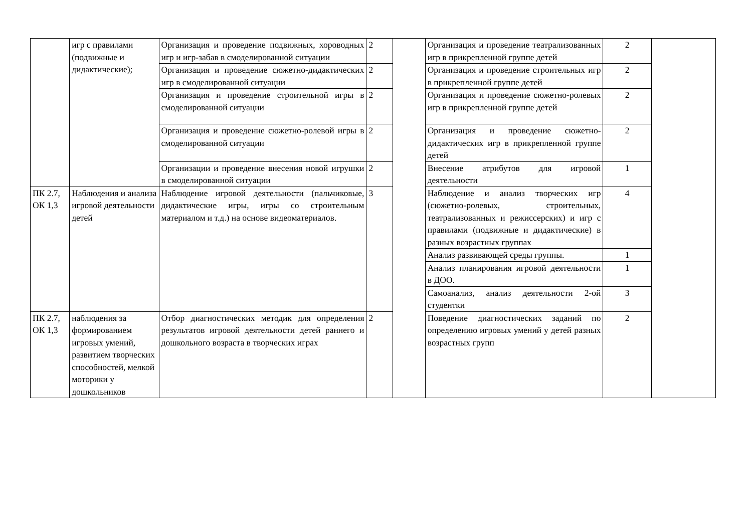| | игр с правилами (подвижные и дидактические); | Организация и проведение подвижных, хороводных игр и игр-забав в смоделированной ситуации | 2 | | Организация и проведение театрализованных игр в прикрепленной группе детей | 2 | |
| | | Организация и проведение сюжетно-дидактических игр в смоделированной ситуации | 2 | | Организация и проведение строительных игр в прикрепленной группе детей | 2 | |
| | | Организация и проведение строительной игры в смоделированной ситуации | 2 | | Организация и проведение сюжетно-ролевых игр в прикрепленной группе детей | 2 | |
| | | Организация и проведение сюжетно-ролевой игры в смоделированной ситуации | 2 | | Организация и проведение сюжетно-дидактических игр в прикрепленной группе детей | 2 | |
| | | Организации и проведение внесения новой игрушки в смоделированной ситуации | 2 | | Внесение атрибутов для игровой деятельности | 1 | |
| ПК 2.7, ОК 1,3 | Наблюдения и анализа игровой деятельности детей | Наблюдение игровой деятельности (пальчиковые, дидактические игры, игры со строительным материалом и т.д.) на основе видеоматериалов. | 3 | | Наблюдение и анализ творческих игр (сюжетно-ролевых, строительных, театрализованных и режиссерских) и игр с правилами (подвижные и дидактические) в разных возрастных группах | 4 | |
| | | | | | Анализ развивающей среды группы. | 1 | |
| | | | | | Анализ планирования игровой деятельности в ДОО. | 1 | |
| | | | | | Самоанализ, анализ деятельности 2-ой студентки | 3 | |
| ПК 2.7, ОК 1,3 | наблюдения за формированием игровых умений, развитием творческих способностей, мелкой моторики у дошкольников | Отбор диагностических методик для определения результатов игровой деятельности детей раннего и дошкольного возраста в творческих играх | 2 | | Поведение диагностических заданий по определению игровых умений у детей разных возрастных групп | 2 | |